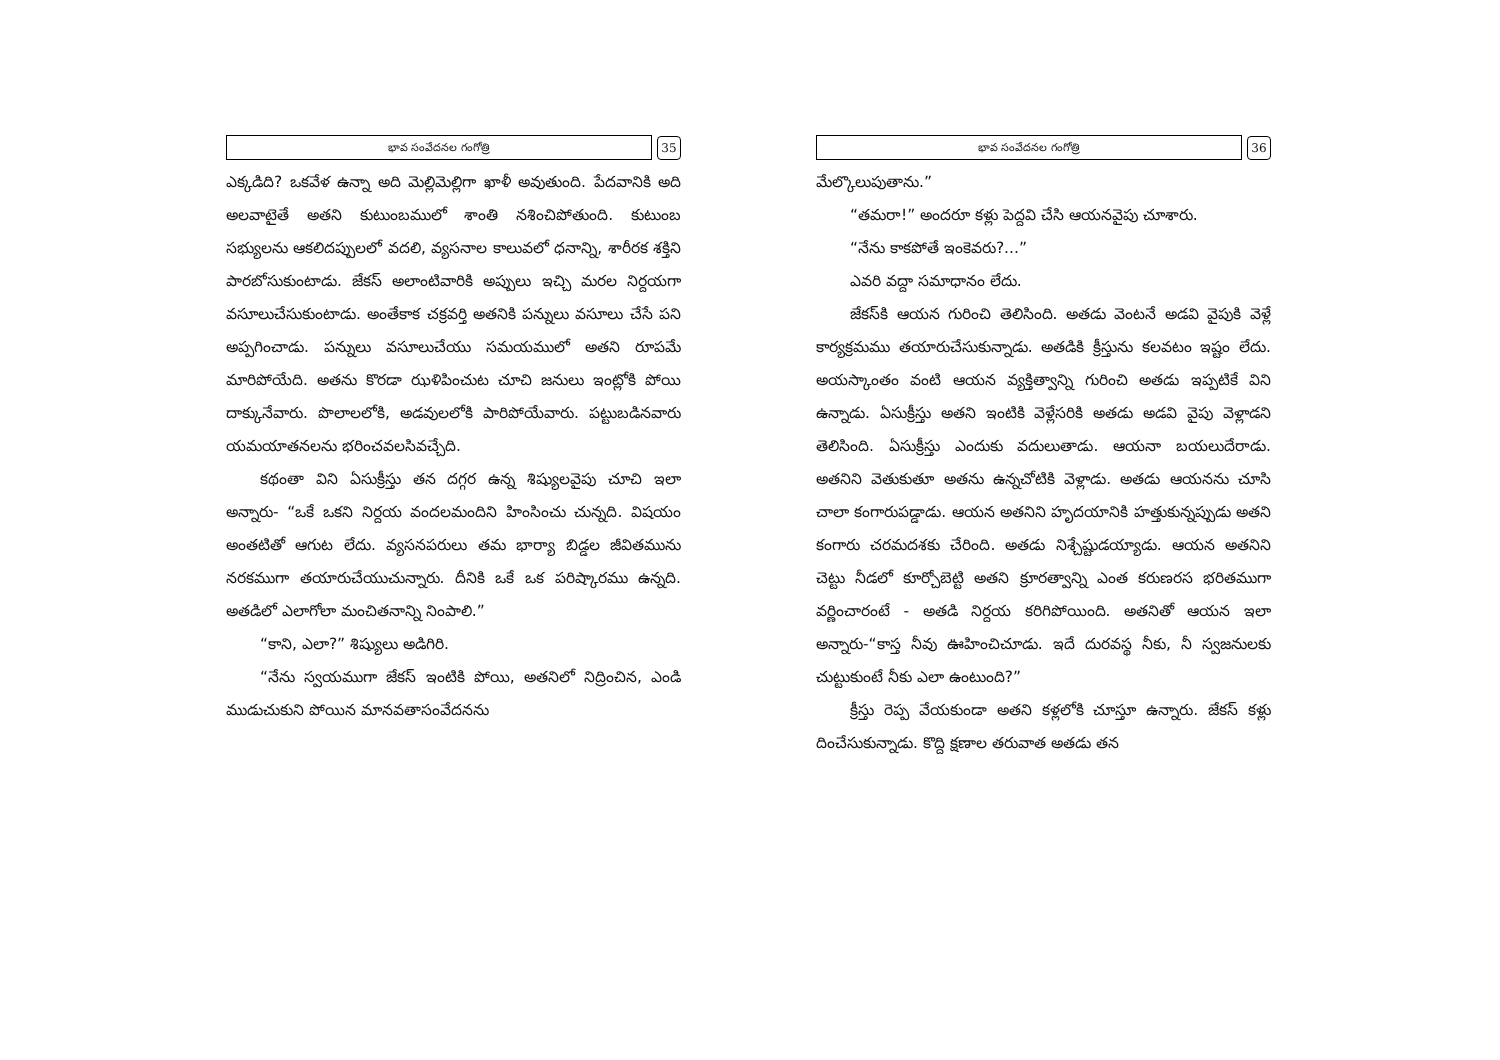భావ సంవేదనల గంగోత్రి
35
ఎక్కడిది? ఒకవేళ ఉన్నా అది మెల్లిమెల్లిగా ఖాళీ అవుతుంది. పేదవానికి అది అలవాటైతే అతని కుటుంబములో శాంతి నశించిపోతుంది. కుటుంబ సభ్యులను ఆకలిదప్పులలో వదలి, వ్యసనాల కాలువలో ధనాన్ని, శారీరక శక్తిని పారబోసుకుంటాడు. జేకస్ అలాంటివారికి అప్పులు ఇచ్చి మరల నిర్దయగా వసూలుచేసుకుంటాడు. అంతేకాక చక్రవర్తి అతనికి పన్నులు వసూలు చేసే పని అప్పగించాడు. పన్నులు వసూలుచేయు సమయములో అతని రూపమే మారిపోయేది. అతను కొరడా ఝళిపించుట చూచి జనులు ఇంట్లోకి పోయి దాక్కునేవారు. పొలాలలోకి, అడవులలోకి పారిపోయేవారు. పట్టుబడినవారు యమయాతనలను భరించవలసివచ్చేది.
కథంతా విని ఏసుక్రీస్తు తన దగ్గర ఉన్న శిష్యులవైపు చూచి ఇలా అన్నారు- “ఒకే ఒకని నిర్దయ వందలమందిని హింసించు చున్నది. విషయం అంతటితో ఆగుట లేదు. వ్యసనపరులు తమ భార్యా బిడ్డల జీవితమును నరకముగా తయారుచేయుచున్నారు. దీనికి ఒకే ఒక పరిష్కారము ఉన్నది. అతడిలో ఎలాగోలా మంచితనాన్ని నింపాలి.”
“కాని, ఎలా?” శిష్యులు అడిగిరి.
“నేను స్వయముగా జేకస్ ఇంటికి పోయి, అతనిలో నిద్రించిన, ఎండి ముడుచుకుని పోయిన మానవతాసంవేదనను
భావ సంవేదనల గంగోత్రి
36
మేల్కొలుపుతాను.”
“తమరా!” అందరూ కళ్లు పెద్దవి చేసి ఆయనవైపు చూశారు.
“నేను కాకపోతే ఇంకెవరు?...”
ఎవరి వద్దా సమాధానం లేదు.
జేకస్‌కి ఆయన గురించి తెలిసింది. అతడు వెంటనే అడవి వైపుకి వెళ్లే కార్యక్రమము తయారుచేసుకున్నాడు. అతడికి క్రీస్తును కలవటం ఇష్టం లేదు. అయస్కాంతం వంటి ఆయన వ్యక్తిత్వాన్ని గురించి అతడు ఇప్పటికే విని ఉన్నాడు. ఏసుక్రీస్తు అతని ఇంటికి వెళ్లేసరికి అతడు అడవి వైపు వెళ్లాడని తెలిసింది. ఏసుక్రీస్తు ఎందుకు వదులుతాడు. ఆయనా బయలుదేరాడు. అతనిని వెతుకుతూ అతను ఉన్నచోటికి వెళ్లాడు. అతడు ఆయనను చూసి చాలా కంగారుపడ్డాడు. ఆయన అతనిని హృదయానికి హత్తుకున్నప్పుడు అతని కంగారు చరమదశకు చేరింది. అతడు నిశ్చేష్టుడయ్యాడు. ఆయన అతనిని చెట్టు నీడలో కూర్చోబెట్టి అతని క్రూరత్వాన్ని ఎంత కరుణరస భరితముగా వర్ణించారంటే - అతడి నిర్దయ కరిగిపోయింది. అతనితో ఆయన ఇలా అన్నారు-“కాస్త నీవు ఊహించిచూడు. ఇదే దురవస్థ నీకు, నీ స్వజనులకు చుట్టుకుంటే నీకు ఎలా ఉంటుంది?”
క్రీస్తు రెప్ప వేయకుండా అతని కళ్లలోకి చూస్తూ ఉన్నారు. జేకస్ కళ్లు దించేసుకున్నాడు. కొద్ది క్షణాల తరువాత అతడు తన